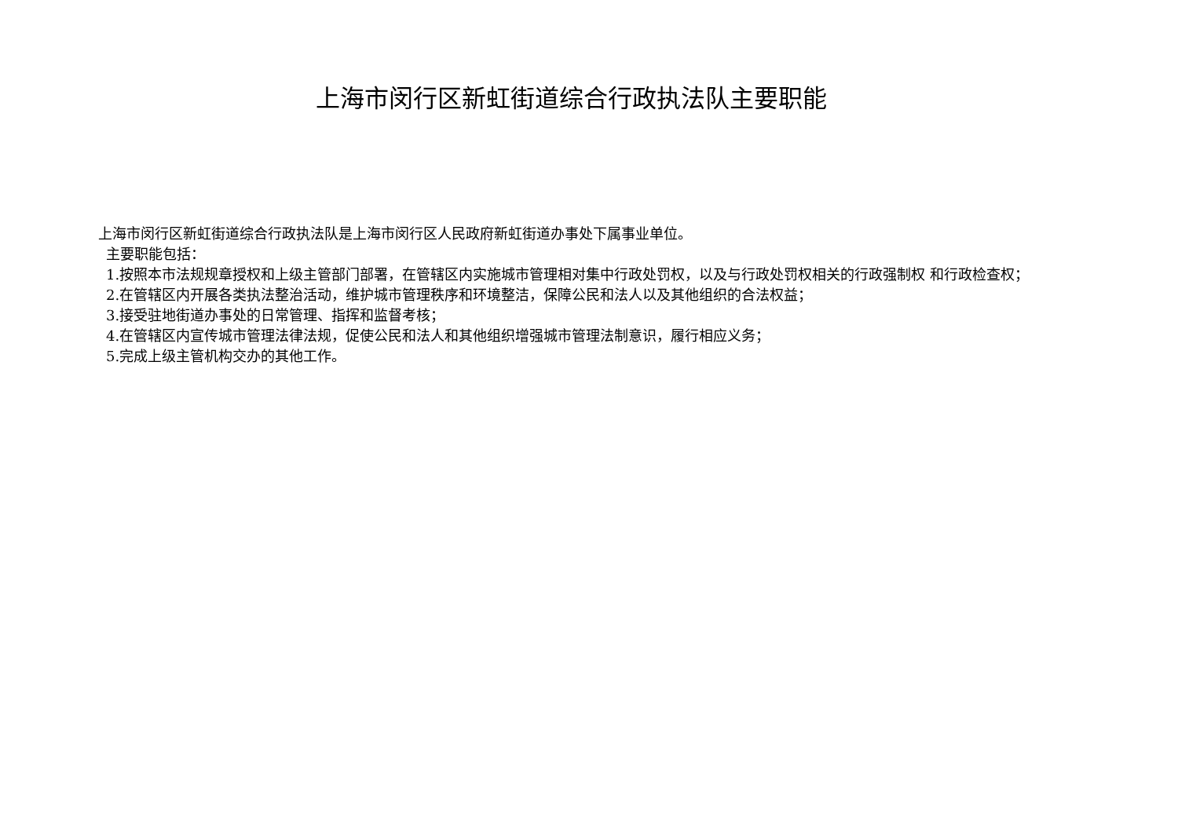上海市闵行区新虹街道综合行政执法队主要职能
上海市闵行区新虹街道综合行政执法队是上海市闵行区人民政府新虹街道办事处下属事业单位。
主要职能包括：
1.按照本市法规规章授权和上级主管部门部署，在管辖区内实施城市管理相对集中行政处罚权，以及与行政处罚权相关的行政强制权 和行政检查权；
2.在管辖区内开展各类执法整治活动，维护城市管理秩序和环境整洁，保障公民和法人以及其他组织的合法权益；
3.接受驻地街道办事处的日常管理、指挥和监督考核；
4.在管辖区内宣传城市管理法律法规，促使公民和法人和其他组织增强城市管理法制意识，履行相应义务；
5.完成上级主管机构交办的其他工作。